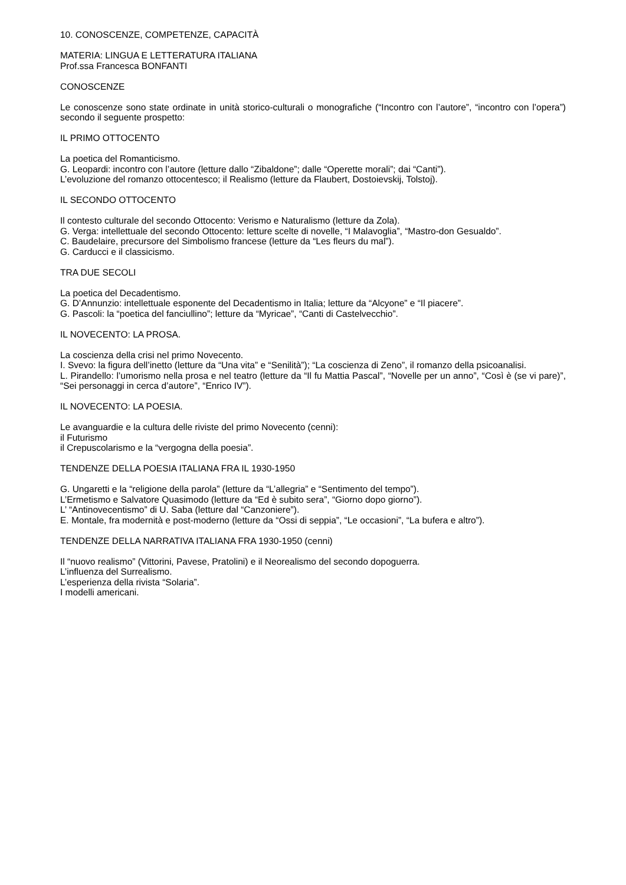10. CONOSCENZE, COMPETENZE, CAPACITÀ
MATERIA: LINGUA E LETTERATURA ITALIANA
Prof.ssa Francesca BONFANTI
CONOSCENZE
Le conoscenze sono state ordinate in unità storico-culturali o monografiche (“Incontro con l’autore”, “incontro con l’opera”) secondo il seguente prospetto:
IL PRIMO OTTOCENTO
La poetica del Romanticismo.
G. Leopardi: incontro con l’autore (letture dallo “Zibaldone”; dalle “Operette morali”; dai “Canti”).
L’evoluzione del romanzo ottocentesco; il Realismo (letture da Flaubert, Dostoievskij, Tolstoj).
IL SECONDO OTTOCENTO
Il contesto culturale del secondo Ottocento: Verismo e Naturalismo (letture da Zola).
G. Verga: intellettuale del secondo Ottocento: letture scelte di novelle, “I Malavoglia”, “Mastro-don Gesualdo”.
C. Baudelaire, precursore del Simbolismo francese (letture da “Les fleurs du mal”).
G. Carducci e il classicismo.
TRA DUE SECOLI
La poetica del Decadentismo.
G. D’Annunzio: intellettuale esponente del Decadentismo in Italia; letture da “Alcyone” e “Il piacere”.
G. Pascoli: la “poetica del fanciullino”; letture da “Myricae”, “Canti di Castelvecchio”.
IL NOVECENTO: LA PROSA.
La coscienza della crisi nel primo Novecento.
I. Svevo: la figura dell’inetto (letture da “Una vita” e “Senilità”); “La coscienza di Zeno”, il romanzo della psicoanalisi.
L. Pirandello: l’umorismo nella prosa e nel teatro (letture da “Il fu Mattia Pascal”, “Novelle per un anno”, “Così è (se vi pare)”, “Sei personaggi in cerca d’autore”, “Enrico IV”).
IL NOVECENTO: LA POESIA.
Le avanguardie e la cultura delle riviste del primo Novecento (cenni):
il Futurismo
il Crepuscolarismo e la “vergogna della poesia”.
TENDENZE DELLA POESIA ITALIANA FRA IL 1930-1950
G. Ungaretti e la “religione della parola” (letture da “L’allegria” e “Sentimento del tempo”).
L’Ermetismo e Salvatore Quasimodo (letture da “Ed è subito sera”, “Giorno dopo giorno”).
L’ “Antinovecentismo” di U. Saba (letture dal “Canzoniere”).
E. Montale, fra modernità e post-moderno (letture da “Ossi di seppia”, “Le occasioni”, “La bufera e altro”).
TENDENZE DELLA NARRATIVA ITALIANA FRA 1930-1950 (cenni)
Il “nuovo realismo” (Vittorini, Pavese, Pratolini) e il Neorealismo del secondo dopoguerra.
L’influenza del Surrealismo.
L’esperienza della rivista “Solaria”.
I modelli americani.